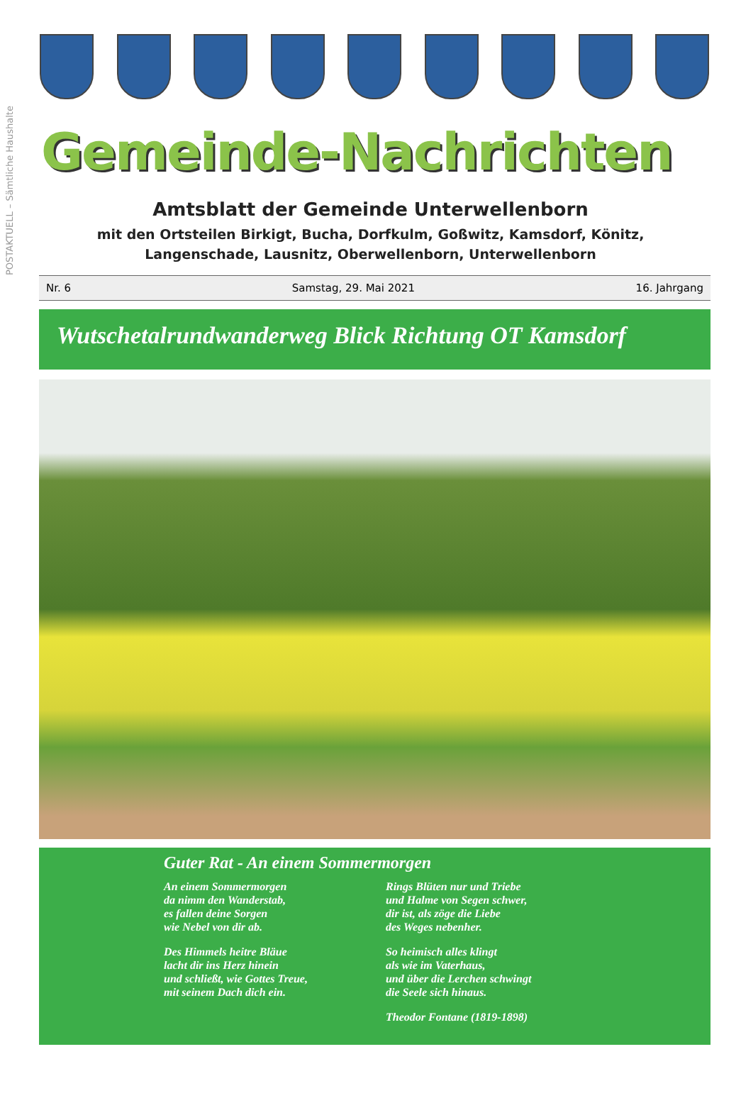POSTAKTUELL – Sämtliche Haushalte
Gemeinde-Nachrichten
Amtsblatt der Gemeinde Unterwellenborn
mit den Ortsteilen Birkigt, Bucha, Dorfkulm, Goßwitz, Kamsdorf, Könitz,
Langenschade, Lausnitz, Oberwellenborn, Unterwellenborn
Nr. 6 Samstag, 29. Mai 2021 16. Jahrgang
Wutschetalrundwanderweg Blick Richtung OT Kamsdorf
Guter Rat - An einem Sommermorgen
An einem Sommermorgen
da nimm den Wanderstab,
es fallen deine Sorgen
wie Nebel von dir ab.
Des Himmels heitre Bläue
lacht dir ins Herz hinein
und schließt, wie Gottes Treue,
mit seinem Dach dich ein.
Rings Blüten nur und Triebe
und Halme von Segen schwer,
dir ist, als zöge die Liebe
des Weges nebenher.
So heimisch alles klingt
als wie im Vaterhaus,
und über die Lerchen schwingt
die Seele sich hinaus.
Theodor Fontane (1819-1898)